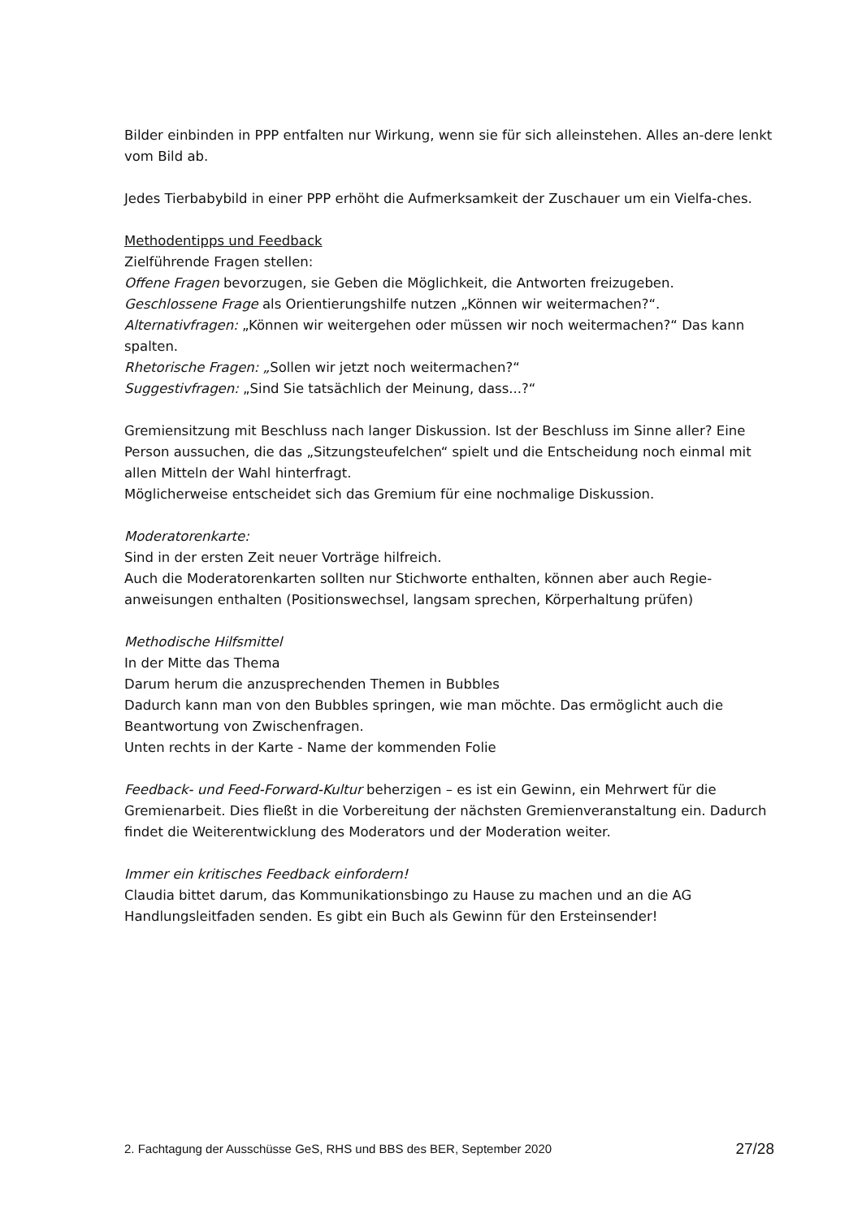Bilder einbinden in PPP entfalten nur Wirkung, wenn sie für sich alleinstehen. Alles an-dere lenkt vom Bild ab.
Jedes Tierbabybild in einer PPP erhöht die Aufmerksamkeit der Zuschauer um ein Vielfa-ches.
Methodentipps und Feedback
Zielführende Fragen stellen:
Offene Fragen bevorzugen, sie Geben die Möglichkeit, die Antworten freizugeben.
Geschlossene Frage als Orientierungshilfe nutzen „Können wir weitermachen?“.
Alternativfragen: „Können wir weitergehen oder müssen wir noch weitermachen?“ Das kann spalten.
Rhetorische Fragen: „Sollen wir jetzt noch weitermachen?“
Suggestivfragen: „Sind Sie tatsächlich der Meinung, dass...?“
Gremiensitzung mit Beschluss nach langer Diskussion. Ist der Beschluss im Sinne aller? Eine Person aussuchen, die das „Sitzungsteufelchen“ spielt und die Entscheidung noch einmal mit allen Mitteln der Wahl hinterfragt.
Möglicherweise entscheidet sich das Gremium für eine nochmalige Diskussion.
Moderatorenkarte:
Sind in der ersten Zeit neuer Vorträge hilfreich.
Auch die Moderatorenkarten sollten nur Stichworte enthalten, können aber auch Regie-anweisungen enthalten (Positionswechsel, langsam sprechen, Körperhaltung prüfen)
Methodische Hilfsmittel
In der Mitte das Thema
Darum herum die anzusprechenden Themen in Bubbles
Dadurch kann man von den Bubbles springen, wie man möchte. Das ermöglicht auch die Beantwortung von Zwischenfragen.
Unten rechts in der Karte - Name der kommenden Folie
Feedback- und Feed-Forward-Kultur beherzigen – es ist ein Gewinn, ein Mehrwert für die Gremienarbeit. Dies fließt in die Vorbereitung der nächsten Gremienveranstaltung ein. Dadurch findet die Weiterentwicklung des Moderators und der Moderation weiter.
Immer ein kritisches Feedback einfordern!
Claudia bittet darum, das Kommunikationsbingo zu Hause zu machen und an die AG Handlungsleitfaden senden. Es gibt ein Buch als Gewinn für den Ersteinsender!
2. Fachtagung der Ausschüsse GeS, RHS und BBS des BER, September 2020 27/28